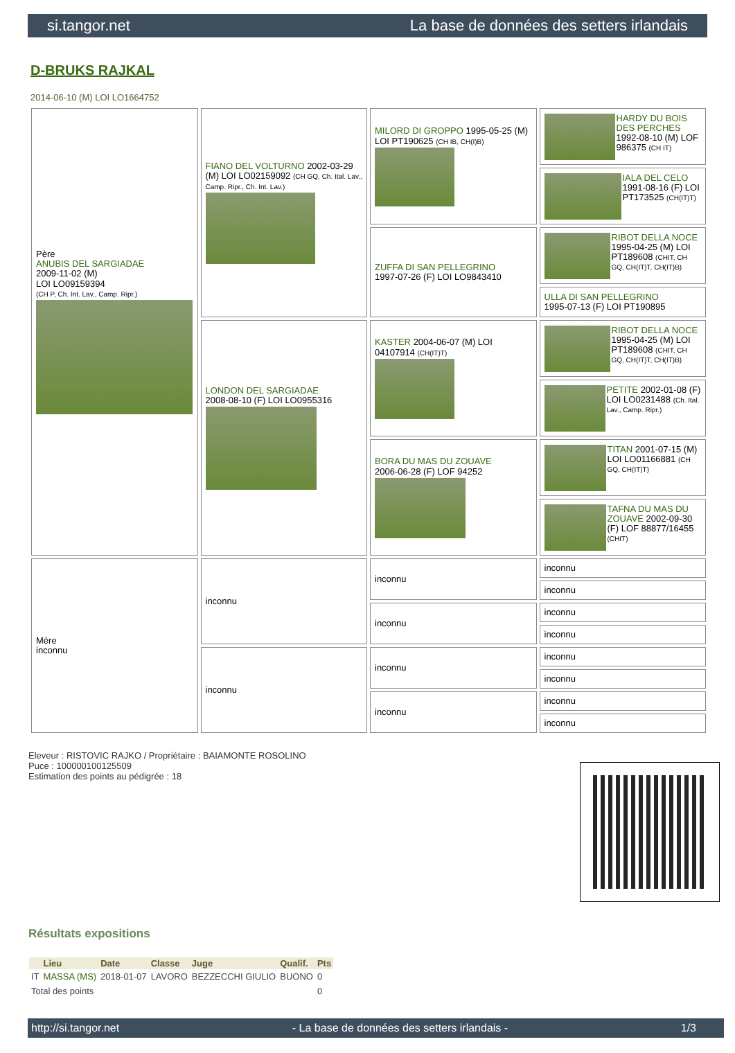si.tangor.net La base de données des setters irlandais
D-BRUKS RAJKAL
2014-06-10 (M) LOI LO1664752
| Père ANUBIS DEL SARGIADAE 2009-11-02 (M) LOI LO09159394 (CH P, Ch. Int. Lav., Camp. Ripr.) | FIANO DEL VOLTURNO 2002-03-29 (M) LOI LO02159092 (CH GQ, Ch. Ital. Lav., Camp. Ripr., Ch. Int. Lav.) | MILORD DI GROPPO 1995-05-25 (M) LOI PT190625 (CH IB, CH(I)B) | HARDY DU BOIS DES PERCHES 1992-08-10 (M) LOF 986375 (CH IT) |
| | | | IALA DEL CELO 1991-08-16 (F) LOI PT173525 (CH(IT)T) |
| | | ZUFFA DI SAN PELLEGRINO 1997-07-26 (F) LOI LO9843410 | RIBOT DELLA NOCE 1995-04-25 (M) LOI PT189608 (CHIT, CH GQ, CH(IT)T, CH(IT)B) |
| | | | ULLA DI SAN PELLEGRINO 1995-07-13 (F) LOI PT190895 |
| | LONDON DEL SARGIADAE 2008-08-10 (F) LOI LO0955316 | KASTER 2004-06-07 (M) LOI 04107914 (CH(IT)T) | RIBOT DELLA NOCE 1995-04-25 (M) LOI PT189608 (CHIT, CH GQ, CH(IT)T, CH(IT)B) |
| | | | PETITE 2002-01-08 (F) LOI LO0231488 (Ch. Ital. Lav., Camp. Ripr.) |
| | | BORA DU MAS DU ZOUAVE 2006-06-28 (F) LOF 94252 | TITAN 2001-07-15 (M) LOI LO01166881 (CH GQ, CH(IT)T) |
| | | | TAFNA DU MAS DU ZOUAVE 2002-09-30 (F) LOF 88877/16455 (CHIT) |
| Mère inconnu | inconnu | inconnu | inconnu |
| | | | inconnu |
| | | inconnu | inconnu |
| | | | inconnu |
| | inconnu | inconnu | inconnu |
| | | | inconnu |
| | | inconnu | inconnu |
| | | | inconnu |
Eleveur : RISTOVIC RAJKO / Propriétaire : BAIAMONTE ROSOLINO
Puce : 100000100125509
Estimation des points au pédigrée : 18
Résultats expositions
| | Lieu | Date | Classe | Juge | Qualif. | Pts |
| --- | --- | --- | --- | --- | --- | --- |
| IT | MASSA (MS) | 2018-01-07 | LAVORO | BEZZECCHI GIULIO | BUONO | 0 |
| Total des points | | | | | | 0 |
http://si.tangor.net - La base de données des setters irlandais - 1/3